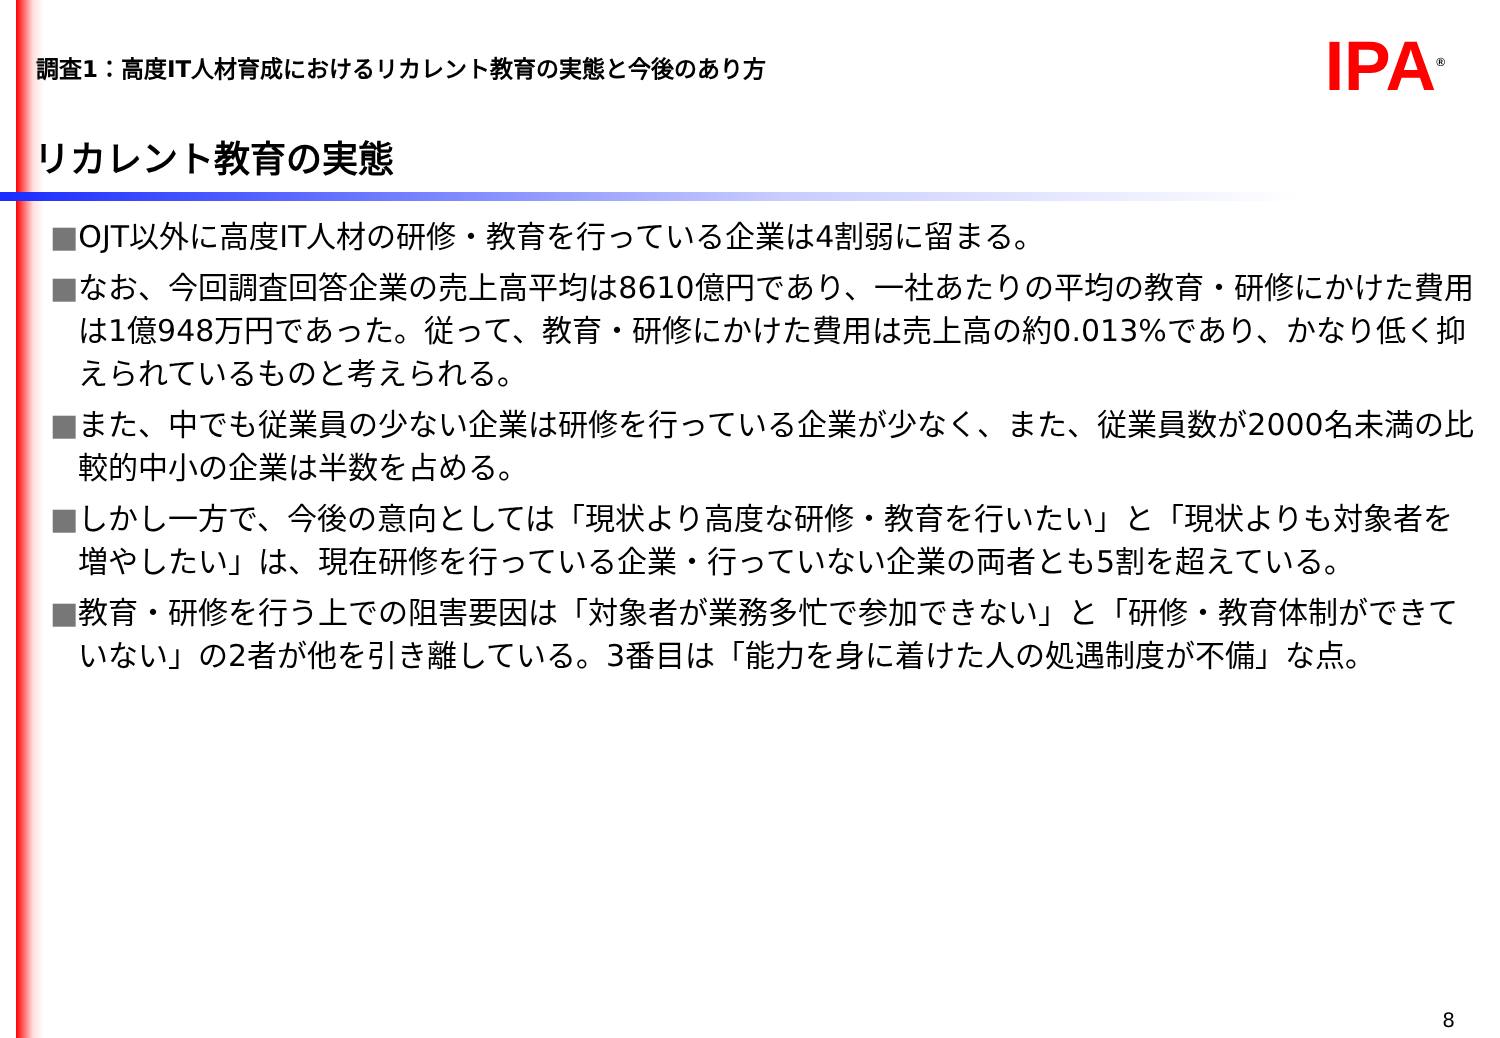調査1：高度IT人材育成におけるリカレント教育の実態と今後のあり方
IPA<sup>®</sup>
リカレント教育の実態
■OJT以外に高度IT人材の研修・教育を行っている企業は4割弱に留まる。
■なお、今回調査回答企業の売上高平均は8610億円であり、一社あたりの平均の教育・研修にかけた費用は1億948万円であった。従って、教育・研修にかけた費用は売上高の約0.013%であり、かなり低く抑えられているものと考えられる。
■また、中でも従業員の少ない企業は研修を行っている企業が少なく、また、従業員数が2000名未満の比較的中小の企業は半数を占める。
■しかし一方で、今後の意向としては「現状より高度な研修・教育を行いたい」と「現状よりも対象者を増やしたい」は、現在研修を行っている企業・行っていない企業の両者とも5割を超えている。
■教育・研修を行う上での阻害要因は「対象者が業務多忙で参加できない」と「研修・教育体制ができていない」の2者が他を引き離している。3番目は「能力を身に着けた人の処遇制度が不備」な点。
8